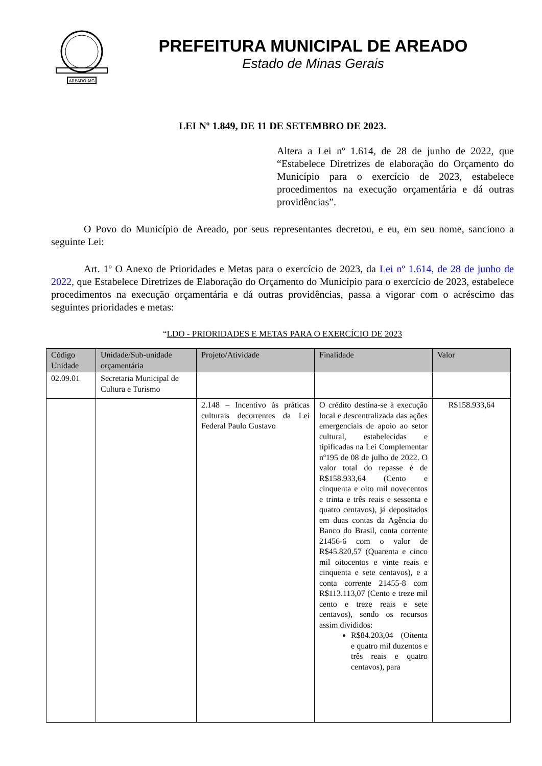AREADO-MG
PREFEITURA MUNICIPAL DE AREADO
Estado de Minas Gerais
LEI Nº 1.849, DE 11 DE SETEMBRO DE 2023.
Altera a Lei nº 1.614, de 28 de junho de 2022, que “Estabelece Diretrizes de elaboração do Orçamento do Município para o exercício de 2023, estabelece procedimentos na execução orçamentária e dá outras providências”.
O Povo do Município de Areado, por seus representantes decretou, e eu, em seu nome, sanciono a seguinte Lei:
Art. 1º O Anexo de Prioridades e Metas para o exercício de 2023, da Lei nº 1.614, de 28 de junho de 2022, que Estabelece Diretrizes de Elaboração do Orçamento do Município para o exercício de 2023, estabelece procedimentos na execução orçamentária e dá outras providências, passa a vigorar com o acréscimo das seguintes prioridades e metas:
“LDO - PRIORIDADES E METAS PARA O EXERCÍCIO DE 2023
| Código Unidade | Unidade/Sub-unidade orçamentária | Projeto/Atividade | Finalidade | Valor |
| --- | --- | --- | --- | --- |
| 02.09.01 | Secretaria Municipal de Cultura e Turismo | | | |
| | | 2.148 – Incentivo às práticas culturais decorrentes da Lei Federal Paulo Gustavo | O crédito destina-se à execução local e descentralizada das ações emergenciais de apoio ao setor cultural, estabelecidas e tipificadas na Lei Complementar nº195 de 08 de julho de 2022. O valor total do repasse é de R$158.933,64 (Cento e cinquenta e oito mil novecentos e trinta e três reais e sessenta e quatro centavos), já depositados em duas contas da Agência do Banco do Brasil, conta corrente 21456-6 com o valor de R$45.820,57 (Quarenta e cinco mil oitocentos e vinte reais e cinquenta e sete centavos), e a conta corrente 21455-8 com R$113.113,07 (Cento e treze mil cento e treze reais e sete centavos), sendo os recursos assim divididos: R$84.203,04 (Oitenta e quatro mil duzentos e três reais e quatro centavos), para | R$158.933,64 |